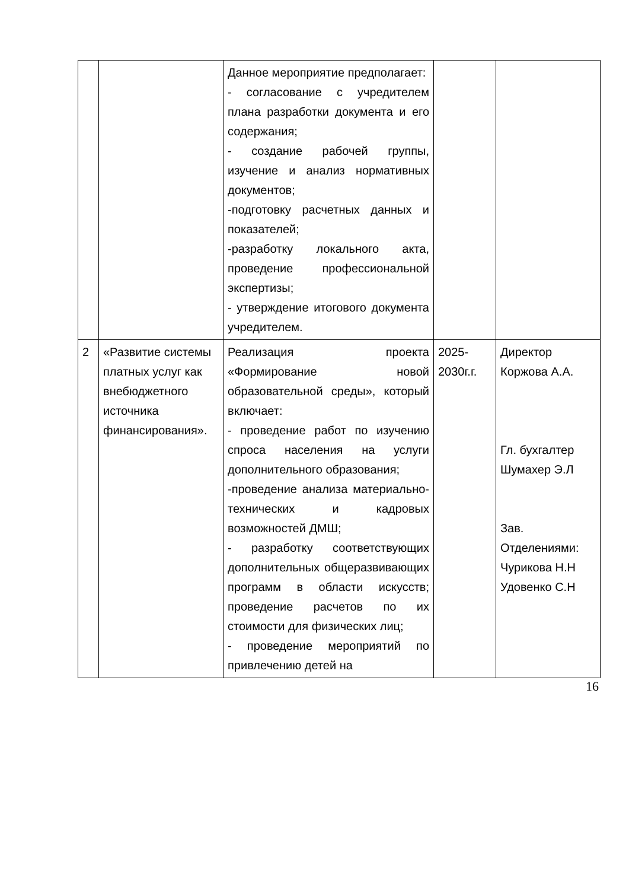| | | Данное мероприятие предполагает: - согласование с учредителем плана разработки документа и его содержания; - создание рабочей группы, изучение и анализ нормативных документов; -подготовку расчетных данных и показателей; -разработку локального акта, проведение профессиональной экспертизы; - утверждение итогового документа учредителем. | | |
| 2 | «Развитие системы платных услуг как внебюджетного источника финансирования». | Реализация проекта «Формирование новой образовательной среды», который включает: - проведение работ по изучению спроса населения на услуги дополнительного образования; -проведение анализа материально-технических и кадровых возможностей ДМШ; - разработку соответствующих дополнительных общеразвивающих программ в области искусств; проведение расчетов по их стоимости для физических лиц; - проведение мероприятий по привлечению детей на | 2025-2030г.г. | Директор Коржова А.А. Гл. бухгалтер Шумахер Э.Л Зав. Отделениями: Чурикова Н.Н Удовенко С.Н |
16